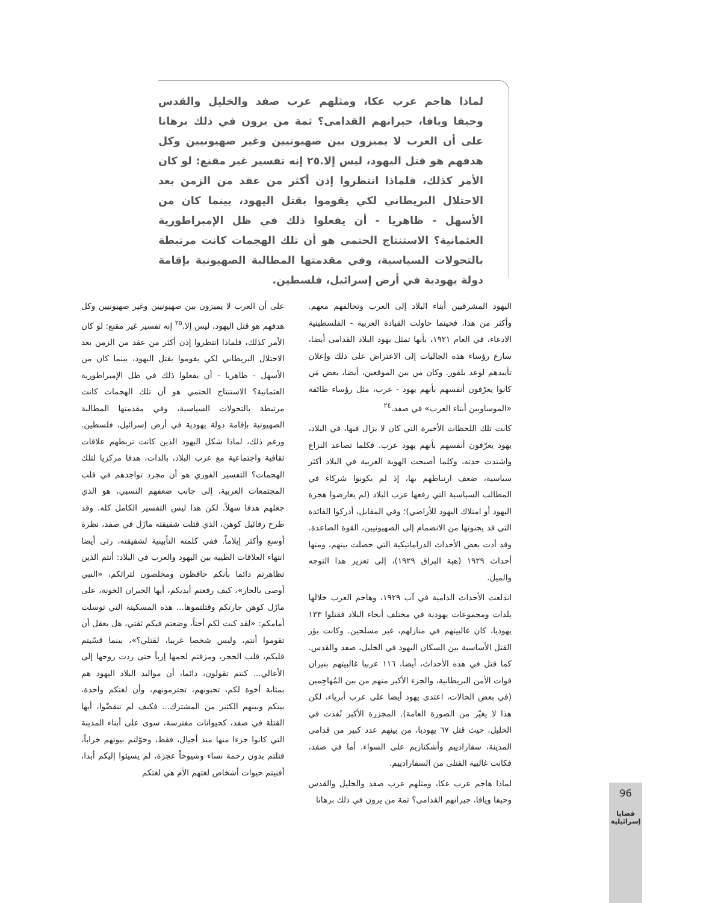لماذا هاجم عرب عكا، ومثلهم عرب صفد والخليل والقدس وحيفا ويافا، جيرانهم القدامى؟ ثمة من يرون في ذلك برهانا على أن العرب لا يميزون بين صهيونيين وغير صهيونيين وكل هدفهم هو قتل اليهود، ليس إلا.٢٥ إنه تفسير غير مقنع: لو كان الأمر كذلك، فلماذا انتظروا إذن أكثر من عقد من الزمن بعد الاحتلال البريطاني لكي يقوموا بقتل اليهود، بينما كان من الأسهل - ظاهريا - أن يفعلوا ذلك في ظل الإمبراطورية العثمانية؟ الاستنتاج الحتمي هو أن تلك الهجمات كانت مرتبطة بالتحولات السياسية، وفي مقدمتها المطالبة الصهيونية بإقامة دولة يهودية في أرض إسرائيل، فلسطين.
اليهود المشرقيين أبناء البلاد إلى العرب وتحالفهم معهم. وأكثر من هذا، فحينما حاولت القيادة العربية - الفلسطينية الادعاء، في العام ١٩٢١، بأنها تمثل يهود البلاد القدامى أيضا، سارع رؤساء هذه الجاليات إلى الاعتراض على ذلك وإعلان تأييدهم لوعد بلفور. وكان من بين الموقعين، أيضا، بعض مَن كانوا يعرّفون أنفسهم بأنهم يهود - عرب، مثل رؤساء طائفة «الموساويين أبناء العرب» في صفد.<sup>٢٤</sup>
كانت تلك اللحظات الأخيرة التي كان لا يزال فيها، في البلاد، يهود يعرّفون أنفسهم بأنهم يهود عرب. فكلما تصاعد النزاع واشتدت حدته، وكلما أصبحت الهوية العربية في البلاد أكثر سياسية، ضعف ارتباطهم بها، إذ لم يكونوا شركاء في المطالب السياسية التي رفعها عرب البلاد (لم يعارضوا هجرة اليهود أو امتلاك اليهود للأراضي)؛ وفي المقابل، أدركوا الفائدة التي قد يجنونها من الانضمام إلى الصهيونيين، القوة الصاعدة. وقد أدت بعض الأحداث الدراماتيكية التي حصلت بينهم، ومنها أحداث ١٩٢٩ (هبة البراق ١٩٢٩)، إلى تعزيز هذا التوجه والميل.
اندلعت الأحداث الدامية في آب ١٩٢٩، وهاجم العرب خلالها بلدات ومجموعات يهودية في مختلف أنحاء البلاد فقتلوا ١٣٣ يهوديا، كان غالبيتهم في منازلهم، غير مسلحين. وكانت بؤر القتل الأساسية بين السكان اليهود في الخليل، صفد والقدس. كما قتل في هذه الأحداث، أيضا، ١١٦ عربيا غالبيتهم بنيران قوات الأمن البريطانية، والجزء الأكبر منهم من بين المُهاجِمين (في بعض الحالات، اعتدى يهود أيضا على عرب أبرياء، لكن هذا لا يغيّر من الصورة العامة). المجزرة الأكبر نُفذت في الخليل، حيث قتل ٦٧ يهوديا، من بينهم عدد كبير من قدامى المدينة، سفارادييم وأشكنازيم على السواء. أما في صفد، فكانت غالبية القتلى من السفارادييم.
لماذا هاجم عرب عكا، ومثلهم عرب صفد والخليل والقدس وحيفا ويافا، جيرانهم القدامى؟ ثمة من يرون في ذلك برهانا
على أن العرب لا يميزون بين صهيونيين وغير صهيونيين وكل هدفهم هو قتل اليهود، ليس إلا.<sup>٢٥</sup> إنه تفسير غير مقنع: لو كان الأمر كذلك، فلماذا انتظروا إذن أكثر من عقد من الزمن بعد الاحتلال البريطاني لكي يقوموا بقتل اليهود، بينما كان من الأسهل - ظاهريا - أن يفعلوا ذلك في ظل الإمبراطورية العثمانية؟ الاستنتاج الحتمي هو أن تلك الهجمات كانت مرتبطة بالتحولات السياسية، وفي مقدمتها المطالبة الصهيونية بإقامة دولة يهودية في أرض إسرائيل، فلسطين. ورغم ذلك، لماذا شكل اليهود الذين كانت تربطهم علاقات ثقافية واجتماعية مع عرب البلاد، بالذات، هدفا مركزيا لتلك الهجمات؟ التفسير الفوري هو أن مجرد تواجدهم في قلب المجتمعات العربية، إلى جانب ضعفهم النسبي، هو الذي جعلهم هدفا سهلاً. لكن هذا ليس التفسير الكامل كله. وقد طرح رفائيل كوهن، الذي قتلت شقيقته مازَل في صفد، نظرة أوسع وأكثر إيلاماً. ففي كلمته التأبينية لشقيقته، رثى أيضا انتهاء العلاقات الطيبة بين اليهود والعرب في البلاد: أنتم الذين تظاهرتم دائما بأنكم حافظون ومخلصون لتراثكم، «النبي أوصى بالجار»، كيف رفعتم أيديكم، أيها الجيران الخونة، على مازَل كوهن جارتكم وقتلتموها... هذه المسكينة التي توسلت أمامكم: «لقد كنت لكم أختاً، وضعتم فيكم ثقتي، هل يعقل أن تقوموا أنتم، وليس شخصا غريبا، لقتلي؟»، بينما قسّيتم قلبكم، قلب الحجر، ومزقتم لحمها إرباً حتى ردت روحها إلى الأعالي... كنتم تقولون، دائما، أن مواليد البلاد اليهود هم بمثابة أخوة لكم، تحبونهم، تحترمونهم، وأن لغتكم واحدة، بينكم وبينهم الكثير من المشترك... فكيف لم تنقضّوا، أيها القتلة في صفد، كحيوانات مفترسة، سوى على أبناء المدينة التي كانوا جزءا منها منذ أجيال، فقط، وحوّلتم بيوتهم خراباً، قتلتم بدون رحمة نساء وشيوخاً عجزة، لم يسيئوا إليكم أبدا، أفنيتم حيوات أشخاص لغتهم الأم هي لغتكم
96
قضايا إسرائيلية